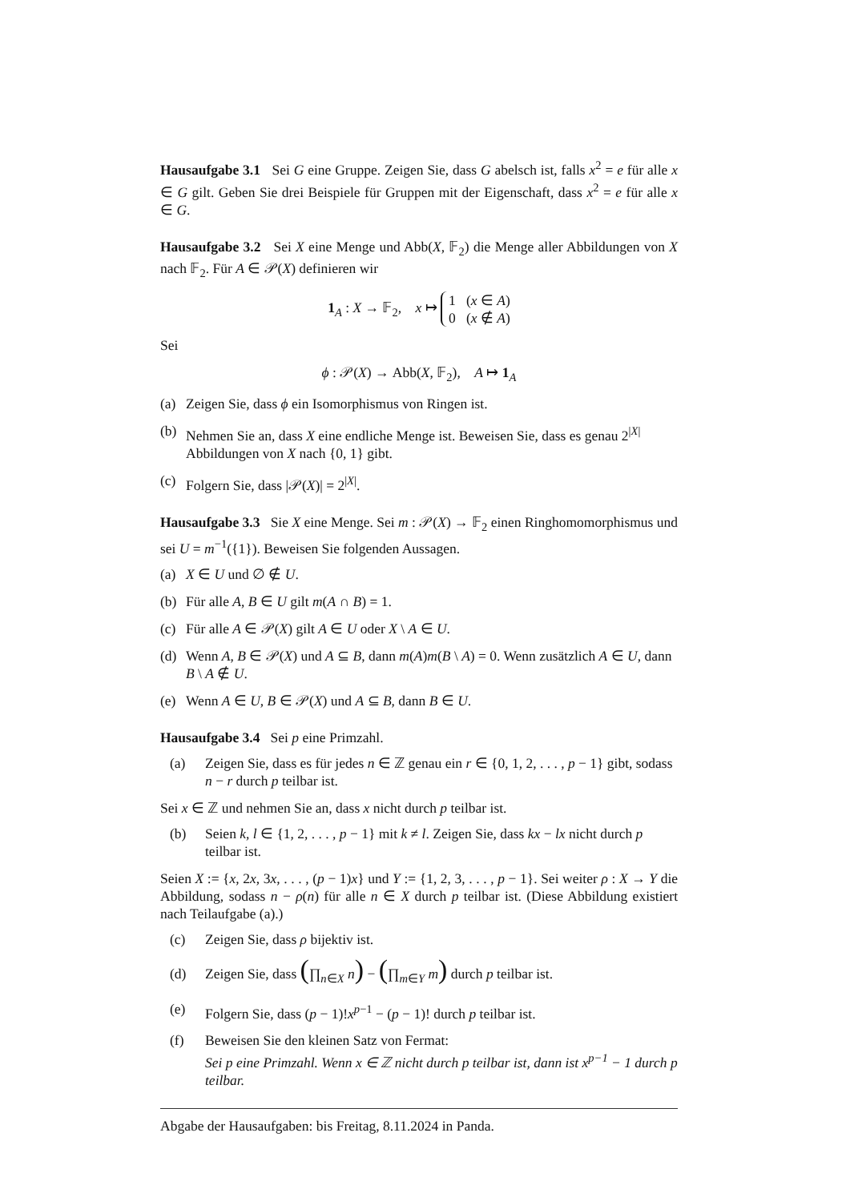Hausaufgabe 3.1 Sei G eine Gruppe. Zeigen Sie, dass G abelsch ist, falls x<sup>2</sup> = e für alle x ∈ G gilt. Geben Sie drei Beispiele für Gruppen mit der Eigenschaft, dass x<sup>2</sup> = e für alle x ∈ G.
Hausaufgabe 3.2 Sei X eine Menge und Abb(X, 𝔽<sub>2</sub>) die Menge aller Abbildungen von X nach 𝔽<sub>2</sub>. Für A ∈ 𝒫(X) definieren wir
1<sub>A</sub> : X → 𝔽<sub>2</sub>, x ↦ 1 (x ∈ A)
0 (x ∉ A)
Sei
ϕ : 𝒫(X) → Abb(X, 𝔽<sub>2</sub>), A ↦ 1<sub>A</sub>
(a) Zeigen Sie, dass ϕ ein Isomorphismus von Ringen ist.
(b) Nehmen Sie an, dass X eine endliche Menge ist. Beweisen Sie, dass es genau 2<sup>|X|</sup> Abbildungen von X nach {0, 1} gibt.
(c) Folgern Sie, dass |𝒫(X)| = 2<sup>|X|</sup>.
Hausaufgabe 3.3 Sie X eine Menge. Sei m : 𝒫(X) → 𝔽<sub>2</sub> einen Ringhomomorphismus und sei U = m<sup>−1</sup>({1}). Beweisen Sie folgenden Aussagen.
(a) X ∈ U und ∅ ∉ U.
(b) Für alle A, B ∈ U gilt m(A ∩ B) = 1.
(c) Für alle A ∈ 𝒫(X) gilt A ∈ U oder X \ A ∈ U.
(d) Wenn A, B ∈ 𝒫(X) und A ⊆ B, dann m(A)m(B \ A) = 0. Wenn zusätzlich A ∈ U, dann B \ A ∉ U.
(e) Wenn A ∈ U, B ∈ 𝒫(X) und A ⊆ B, dann B ∈ U.
Hausaufgabe 3.4 Sei p eine Primzahl.
(a) Zeigen Sie, dass es für jedes n ∈ ℤ genau ein r ∈ {0, 1, 2, . . . , p − 1} gibt, sodass n − r durch p teilbar ist.
Sei x ∈ ℤ und nehmen Sie an, dass x nicht durch p teilbar ist.
(b) Seien k, l ∈ {1, 2, . . . , p − 1} mit k ≠ l. Zeigen Sie, dass kx − lx nicht durch p teilbar ist.
Seien X := {x, 2x, 3x, . . . , (p − 1)x} und Y := {1, 2, 3, . . . , p − 1}. Sei weiter ρ : X → Y die Abbildung, sodass n − ρ(n) für alle n ∈ X durch p teilbar ist. (Diese Abbildung existiert nach Teilaufgabe (a).)
(c) Zeigen Sie, dass ρ bijektiv ist.
(d) Zeigen Sie, dass (∏<sub>n∈X</sub> n) − (∏<sub>m∈Y</sub> m) durch p teilbar ist.
(e) Folgern Sie, dass (p − 1)!x<sup>p−1</sup> − (p − 1)! durch p teilbar ist.
(f) Beweisen Sie den kleinen Satz von Fermat:
Sei p eine Primzahl. Wenn x ∈ ℤ nicht durch p teilbar ist, dann ist x<sup>p−1</sup> − 1 durch p teilbar.
Abgabe der Hausaufgaben: bis Freitag, 8.11.2024 in Panda.